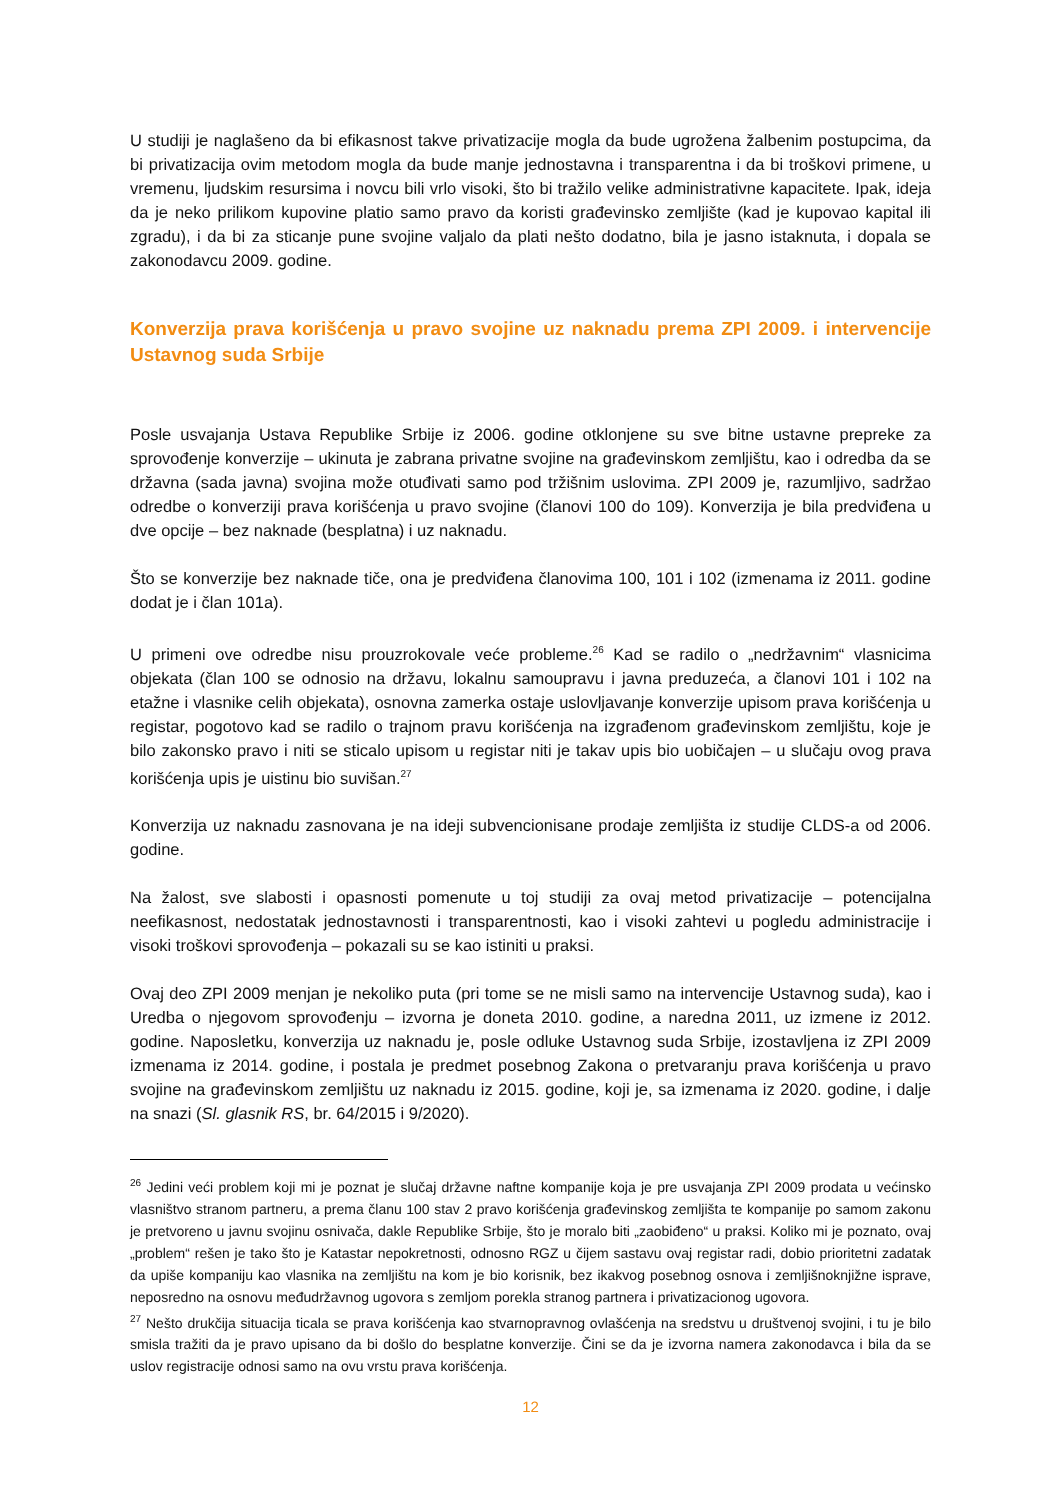U studiji je naglašeno da bi efikasnost takve privatizacije mogla da bude ugrožena žalbenim postupcima, da bi privatizacija ovim metodom mogla da bude manje jednostavna i transparentna i da bi troškovi primene, u vremenu, ljudskim resursima i novcu bili vrlo visoki, što bi tražilo velike administrativne kapacitete. Ipak, ideja da je neko prilikom kupovine platio samo pravo da koristi građevinsko zemljište (kad je kupovao kapital ili zgradu), i da bi za sticanje pune svojine valjalo da plati nešto dodatno, bila je jasno istaknuta, i dopala se zakonodavcu 2009. godine.
Konverzija prava korišćenja u pravo svojine uz naknadu prema ZPI 2009. i intervencije Ustavnog suda Srbije
Posle usvajanja Ustava Republike Srbije iz 2006. godine otklonjene su sve bitne ustavne prepreke za sprovođenje konverzije – ukinuta je zabrana privatne svojine na građevinskom zemljištu, kao i odredba da se državna (sada javna) svojina može otuđivati samo pod tržišnim uslovima. ZPI 2009 je, razumljivo, sadržao odredbe o konverziji prava korišćenja u pravo svojine (članovi 100 do 109). Konverzija je bila predviđena u dve opcije – bez naknade (besplatna) i uz naknadu.
Što se konverzije bez naknade tiče, ona je predviđena članovima 100, 101 i 102 (izmenama iz 2011. godine dodat je i član 101a).
U primeni ove odredbe nisu prouzrokovale veće probleme.<sup>26</sup> Kad se radilo o „nedržavnim“ vlasnicima objekata (član 100 se odnosio na državu, lokalnu samoupravu i javna preduzeća, a članovi 101 i 102 na etažne i vlasnike celih objekata), osnovna zamerka ostaje uslovljavanje konverzije upisom prava korišćenja u registar, pogotovo kad se radilo o trajnom pravu korišćenja na izgrađenom građevinskom zemljištu, koje je bilo zakonsko pravo i niti se sticalo upisom u registar niti je takav upis bio uobičajen – u slučaju ovog prava korišćenja upis je uistinu bio suvišan.<sup>27</sup>
Konverzija uz naknadu zasnovana je na ideji subvencionisane prodaje zemljišta iz studije CLDS-a od 2006. godine.
Na žalost, sve slabosti i opasnosti pomenute u toj studiji za ovaj metod privatizacije – potencijalna neefikasnost, nedostatak jednostavnosti i transparentnosti, kao i visoki zahtevi u pogledu administracije i visoki troškovi sprovođenja – pokazali su se kao istiniti u praksi.
Ovaj deo ZPI 2009 menjan je nekoliko puta (pri tome se ne misli samo na intervencije Ustavnog suda), kao i Uredba o njegovom sprovođenju – izvorna je doneta 2010. godine, a naredna 2011, uz izmene iz 2012. godine. Naposletku, konverzija uz naknadu je, posle odluke Ustavnog suda Srbije, izostavljena iz ZPI 2009 izmenama iz 2014. godine, i postala je predmet posebnog Zakona o pretvaranju prava korišćenja u pravo svojine na građevinskom zemljištu uz naknadu iz 2015. godine, koji je, sa izmenama iz 2020. godine, i dalje na snazi (Sl. glasnik RS, br. 64/2015 i 9/2020).
<sup>26</sup> Jedini veći problem koji mi je poznat je slučaj državne naftne kompanije koja je pre usvajanja ZPI 2009 prodata u većinsko vlasništvo stranom partneru, a prema članu 100 stav 2 pravo korišćenja građevinskog zemljišta te kompanije po samom zakonu je pretvoreno u javnu svojinu osnivača, dakle Republike Srbije, što je moralo biti „zaobiđeno“ u praksi. Koliko mi je poznato, ovaj „problem“ rešen je tako što je Katastar nepokretnosti, odnosno RGZ u čijem sastavu ovaj registar radi, dobio prioritetni zadatak da upiše kompaniju kao vlasnika na zemljištu na kom je bio korisnik, bez ikakvog posebnog osnova i zemljišnoknjižne isprave, neposredno na osnovu međudržavnog ugovora s zemljom porekla stranog partnera i privatizacionog ugovora.
<sup>27</sup> Nešto drukčija situacija ticala se prava korišćenja kao stvarnopravnog ovlašćenja na sredstvu u društvenoj svojini, i tu je bilo smisla tražiti da je pravo upisano da bi došlo do besplatne konverzije. Čini se da je izvorna namera zakonodavca i bila da se uslov registracije odnosi samo na ovu vrstu prava korišćenja.
12